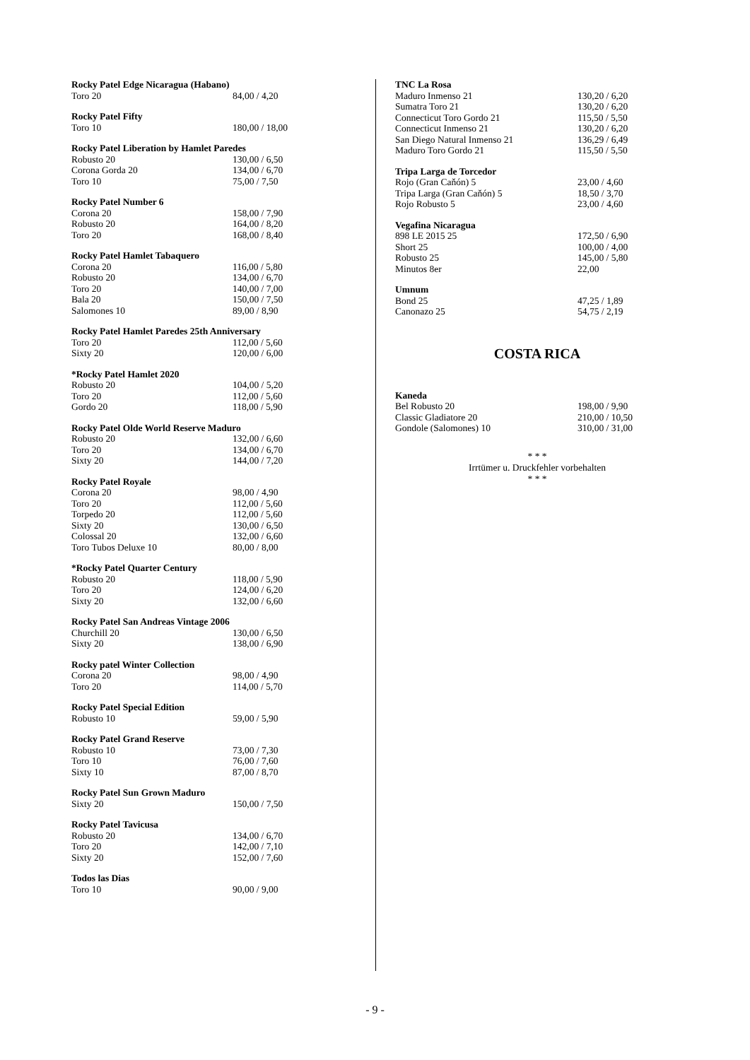| Rocky Patel Edge Nicaragua (Habano) | |
| --- | --- |
| Toro 20 | 84,00 / 4,20 |
| Rocky Patel Fifty | |
| --- | --- |
| Toro 10 | 180,00 / 18,00 |
| Rocky Patel Liberation by Hamlet Paredes | |
| --- | --- |
| Robusto 20 | 130,00 / 6,50 |
| Corona Gorda 20 | 134,00 / 6,70 |
| Toro 10 | 75,00 / 7,50 |
| Rocky Patel Number 6 | |
| --- | --- |
| Corona 20 | 158,00 / 7,90 |
| Robusto 20 | 164,00 / 8,20 |
| Toro 20 | 168,00 / 8,40 |
| Rocky Patel Hamlet Tabaquero | |
| --- | --- |
| Corona 20 | 116,00 / 5,80 |
| Robusto 20 | 134,00 / 6,70 |
| Toro 20 | 140,00 / 7,00 |
| Bala 20 | 150,00 / 7,50 |
| Salomones 10 | 89,00 / 8,90 |
| Rocky Patel Hamlet Paredes 25th Anniversary | |
| --- | --- |
| Toro 20 | 112,00 / 5,60 |
| Sixty 20 | 120,00 / 6,00 |
| *Rocky Patel Hamlet 2020 | |
| --- | --- |
| Robusto 20 | 104,00 / 5,20 |
| Toro 20 | 112,00 / 5,60 |
| Gordo 20 | 118,00 / 5,90 |
| Rocky Patel Olde World Reserve Maduro | |
| --- | --- |
| Robusto 20 | 132,00 / 6,60 |
| Toro 20 | 134,00 / 6,70 |
| Sixty 20 | 144,00 / 7,20 |
| Rocky Patel Royale | |
| --- | --- |
| Corona 20 | 98,00 / 4,90 |
| Toro 20 | 112,00 / 5,60 |
| Torpedo 20 | 112,00 / 5,60 |
| Sixty 20 | 130,00 / 6,50 |
| Colossal 20 | 132,00 / 6,60 |
| Toro Tubos Deluxe 10 | 80,00 / 8,00 |
| *Rocky Patel Quarter Century | |
| --- | --- |
| Robusto 20 | 118,00 / 5,90 |
| Toro 20 | 124,00 / 6,20 |
| Sixty 20 | 132,00 / 6,60 |
| Rocky Patel San Andreas Vintage 2006 | |
| --- | --- |
| Churchill 20 | 130,00 / 6,50 |
| Sixty 20 | 138,00 / 6,90 |
| Rocky patel Winter Collection | |
| --- | --- |
| Corona 20 | 98,00 / 4,90 |
| Toro 20 | 114,00 / 5,70 |
| Rocky Patel Special Edition | |
| --- | --- |
| Robusto 10 | 59,00 / 5,90 |
| Rocky Patel Grand Reserve | |
| --- | --- |
| Robusto 10 | 73,00 / 7,30 |
| Toro 10 | 76,00 / 7,60 |
| Sixty 10 | 87,00 / 8,70 |
| Rocky Patel Sun Grown Maduro | |
| --- | --- |
| Sixty 20 | 150,00 / 7,50 |
| Rocky Patel Tavicusa | |
| --- | --- |
| Robusto 20 | 134,00 / 6,70 |
| Toro 20 | 142,00 / 7,10 |
| Sixty 20 | 152,00 / 7,60 |
| Todos las Dias | |
| --- | --- |
| Toro 10 | 90,00 / 9,00 |
| TNC La Rosa | |
| --- | --- |
| Maduro Inmenso 21 | 130,20 / 6,20 |
| Sumatra Toro 21 | 130,20 / 6,20 |
| Connecticut Toro Gordo 21 | 115,50 / 5,50 |
| Connecticut Inmenso 21 | 130,20 / 6,20 |
| San Diego Natural Inmenso 21 | 136,29 / 6,49 |
| Maduro Toro Gordo 21 | 115,50 / 5,50 |
| Tripa Larga de Torcedor | |
| --- | --- |
| Rojo (Gran Caňón) 5 | 23,00 / 4,60 |
| Tripa Larga (Gran Caňón) 5 | 18,50 / 3,70 |
| Rojo Robusto 5 | 23,00 / 4,60 |
| Vegafina Nicaragua | |
| --- | --- |
| 898 LE 2015 25 | 172,50 / 6,90 |
| Short 25 | 100,00 / 4,00 |
| Robusto 25 | 145,00 / 5,80 |
| Minutos 8er | 22,00 |
| Umnum | |
| --- | --- |
| Bond 25 | 47,25 / 1,89 |
| Canonazo 25 | 54,75 / 2,19 |
COSTA RICA
| Kaneda | |
| --- | --- |
| Bel Robusto 20 | 198,00 / 9,90 |
| Classic Gladiatore 20 | 210,00 / 10,50 |
| Gondole (Salomones) 10 | 310,00 / 31,00 |
* * *
Irrtümer u. Druckfehler vorbehalten
* * *
- 9 -